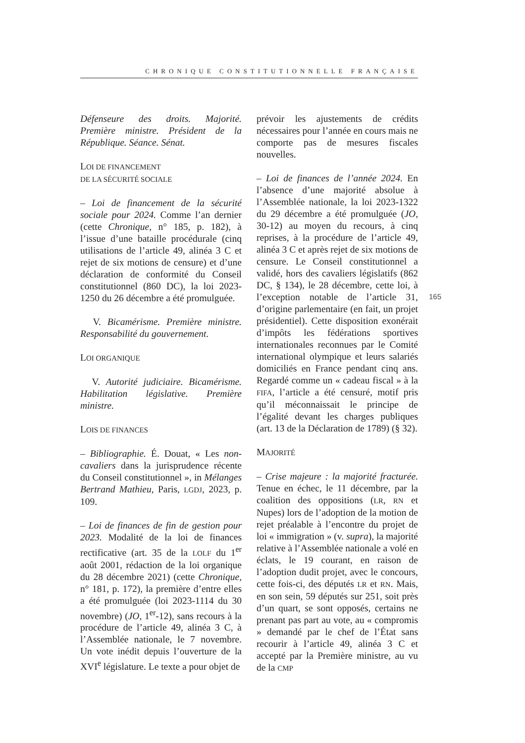CHRONIQUE CONSTITUTIONNELLE FRANÇAISE
Défenseure des droits. Majorité. Première ministre. Président de la République. Séance. Sénat.
LOI DE FINANCEMENT
DE LA SÉCURITÉ SOCIALE
– Loi de financement de la sécurité sociale pour 2024. Comme l’an dernier (cette Chronique, n° 185, p. 182), à l’issue d’une bataille procédurale (cinq utilisations de l’article 49, alinéa 3 C et rejet de six motions de censure) et d’une déclaration de conformité du Conseil constitutionnel (860 DC), la loi 2023-1250 du 26 décembre a été promulguée.
V. Bicamérisme. Première ministre. Responsabilité du gouvernement.
LOI ORGANIQUE
V. Autorité judiciaire. Bicamérisme. Habilitation législative. Première ministre.
LOIS DE FINANCES
– Bibliographie. É. Douat, « Les non-cavaliers dans la jurisprudence récente du Conseil constitutionnel », in Mélanges Bertrand Mathieu, Paris, LGDJ, 2023, p. 109.
– Loi de finances de fin de gestion pour 2023. Modalité de la loi de finances rectificative (art. 35 de la LOLF du 1<sup>er</sup> août 2001, rédaction de la loi organique du 28 décembre 2021) (cette Chronique, n° 181, p. 172), la première d’entre elles a été promulguée (loi 2023-1114 du 30 novembre) (JO, 1<sup>er</sup>-12), sans recours à la procédure de l’article 49, alinéa 3 C, à l’Assemblée nationale, le 7 novembre. Un vote inédit depuis l’ouverture de la XVI<sup>e</sup> législature. Le texte a pour objet de
prévoir les ajustements de crédits nécessaires pour l’année en cours mais ne comporte pas de mesures fiscales nouvelles.
– Loi de finances de l’année 2024. En l’absence d’une majorité absolue à l’Assemblée nationale, la loi 2023-1322 du 29 décembre a été promulguée (JO, 30-12) au moyen du recours, à cinq reprises, à la procédure de l’article 49, alinéa 3 C et après rejet de six motions de censure. Le Conseil constitutionnel a validé, hors des cavaliers législatifs (862 DC, § 134), le 28 décembre, cette loi, à l’exception notable de l’article 31, d’origine parlementaire (en fait, un projet présidentiel). Cette disposition exonérait d’impôts les fédérations sportives internationales reconnues par le Comité international olympique et leurs salariés domiciliés en France pendant cinq ans. Regardé comme un « cadeau fiscal » à la FIFA, l’article a été censuré, motif pris qu’il méconnaissait le principe de l’égalité devant les charges publiques (art. 13 de la Déclaration de 1789) (§ 32).
MAJORITÉ
– Crise majeure : la majorité fracturée. Tenue en échec, le 11 décembre, par la coalition des oppositions (LR, RN et Nupes) lors de l’adoption de la motion de rejet préalable à l’encontre du projet de loi « immigration » (v. supra), la majorité relative à l’Assemblée nationale a volé en éclats, le 19 courant, en raison de l’adoption dudit projet, avec le concours, cette fois-ci, des députés LR et RN. Mais, en son sein, 59 députés sur 251, soit près d’un quart, se sont opposés, certains ne prenant pas part au vote, au « compromis » demandé par le chef de l’État sans recourir à l’article 49, alinéa 3 C et accepté par la Première ministre, au vu de la CMP
165